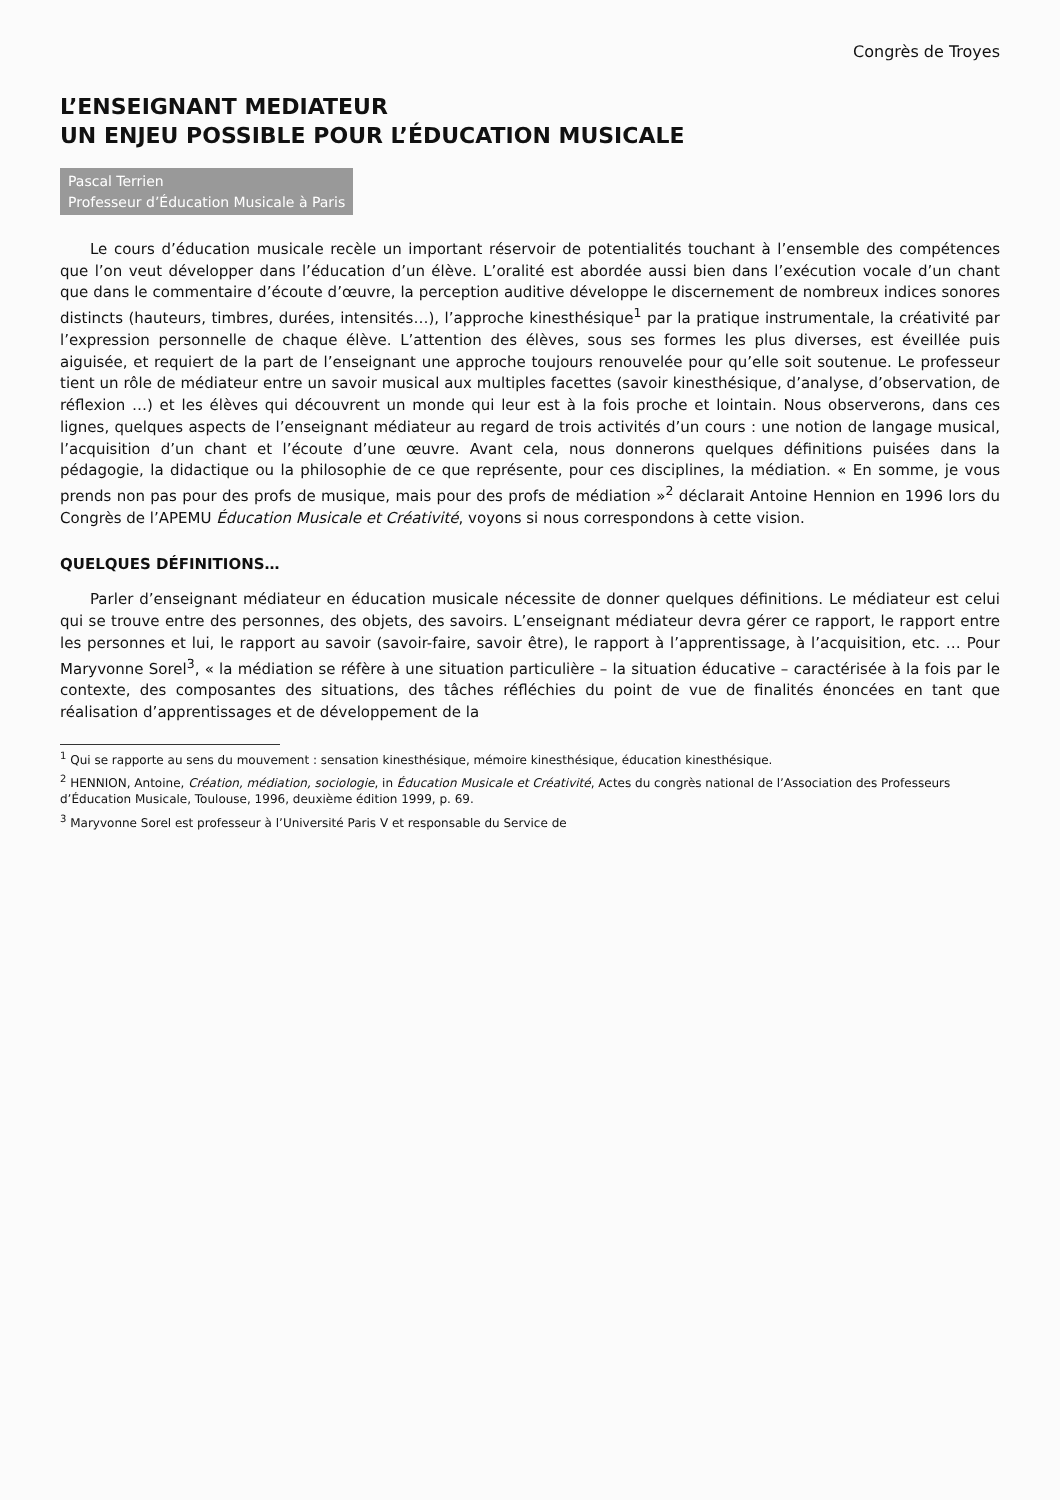Congrès de Troyes
L’ENSEIGNANT MEDIATEUR
UN ENJEU POSSIBLE POUR L’ÉDUCATION MUSICALE
Pascal Terrien
Professeur d’Éducation Musicale à Paris
Le cours d’éducation musicale recèle un important réservoir de potentialités touchant à l’ensemble des compétences que l’on veut développer dans l’éducation d’un élève. L’oralité est abordée aussi bien dans l’exécution vocale d’un chant que dans le commentaire d’écoute d’œuvre, la perception auditive développe le discernement de nombreux indices sonores distincts (hauteurs, timbres, durées, intensités…), l’approche kinesthésique<sup>1</sup> par la pratique instrumentale, la créativité par l’expression personnelle de chaque élève. L’attention des élèves, sous ses formes les plus diverses, est éveillée puis aiguisée, et requiert de la part de l’enseignant une approche toujours renouvelée pour qu’elle soit soutenue. Le professeur tient un rôle de médiateur entre un savoir musical aux multiples facettes (savoir kinesthésique, d’analyse, d’observation, de réflexion …) et les élèves qui découvrent un monde qui leur est à la fois proche et lointain. Nous observerons, dans ces lignes, quelques aspects de l’enseignant médiateur au regard de trois activités d’un cours : une notion de langage musical, l’acquisition d’un chant et l’écoute d’une œuvre. Avant cela, nous donnerons quelques définitions puisées dans la pédagogie, la didactique ou la philosophie de ce que représente, pour ces disciplines, la médiation. « En somme, je vous prends non pas pour des profs de musique, mais pour des profs de médiation »<sup>2</sup> déclarait Antoine Hennion en 1996 lors du Congrès de l’APEMU Éducation Musicale et Créativité, voyons si nous correspondons à cette vision.
QUELQUES DÉFINITIONS…
Parler d’enseignant médiateur en éducation musicale nécessite de donner quelques définitions. Le médiateur est celui qui se trouve entre des personnes, des objets, des savoirs. L’enseignant médiateur devra gérer ce rapport, le rapport entre les personnes et lui, le rapport au savoir (savoir-faire, savoir être), le rapport à l’apprentissage, à l’acquisition, etc. … Pour Maryvonne Sorel<sup>3</sup>, « la médiation se réfère à une situation particulière – la situation éducative – caractérisée à la fois par le contexte, des composantes des situations, des tâches réfléchies du point de vue de finalités énoncées en tant que réalisation d’apprentissages et de développement de la
<sup>1</sup> Qui se rapporte au sens du mouvement : sensation kinesthésique, mémoire kinesthésique, éducation kinesthésique.
<sup>2</sup> HENNION, Antoine, Création, médiation, sociologie, in Éducation Musicale et Créativité, Actes du congrès national de l’Association des Professeurs d’Éducation Musicale, Toulouse, 1996, deuxième édition 1999, p. 69.
<sup>3</sup> Maryvonne Sorel est professeur à l’Université Paris V et responsable du Service de